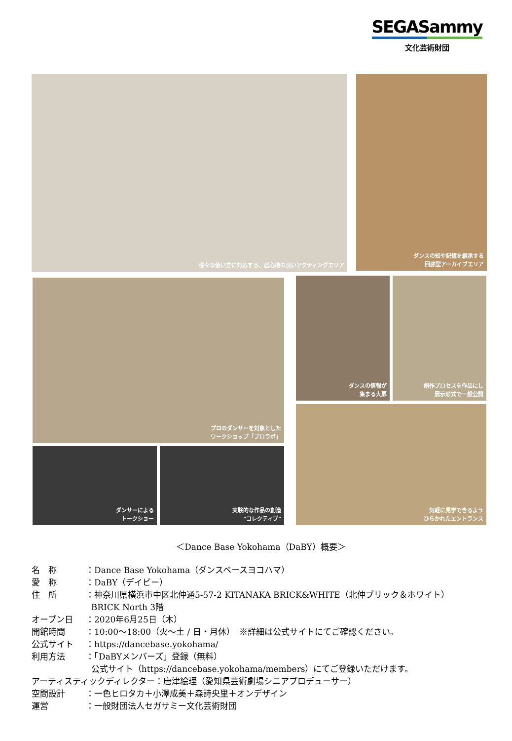SEGASammy
文化芸術財団
様々な使い方に対応する、居心地の良いアクティングエリア
ダンスの知や記憶を継承する
回廊型アーカイブエリア
プロのダンサーを対象とした
ワークショップ「プロラボ」
ダンスの情報が
集まる大扉
創作プロセスを作品にし
展示形式で一般公開
気軽に見学できるよう
ひらかれたエントランス
ダンサーによる
トークショー
実験的な作品の創造
"コレクティブ"
＜Dance Base Yokohama（DaBY）概要＞
名　称 ：Dance Base Yokohama（ダンスベースヨコハマ）
愛　称 ：DaBY（デイビー）
住　所 ：神奈川県横浜市中区北仲通5-57-2 KITANAKA BRICK&WHITE（北仲ブリック＆ホワイト）
BRICK North 3階
オープン日 ：2020年6月25日（木）
開館時間 ：10:00～18:00（火～土 / 日・月休）　※詳細は公式サイトにてご確認ください。
公式サイト ：https://dancebase.yokohama/
利用方法 ：「DaBYメンバーズ」登録（無料）
公式サイト（https://dancebase.yokohama/members）にてご登録いただけます。
アーティスティックディレクター：唐津絵理（愛知県芸術劇場シニアプロデューサー）
空間設計 ：一色ヒロタカ＋小澤成美＋森詩央里＋オンデザイン
運営 ：一般財団法人セガサミー文化芸術財団